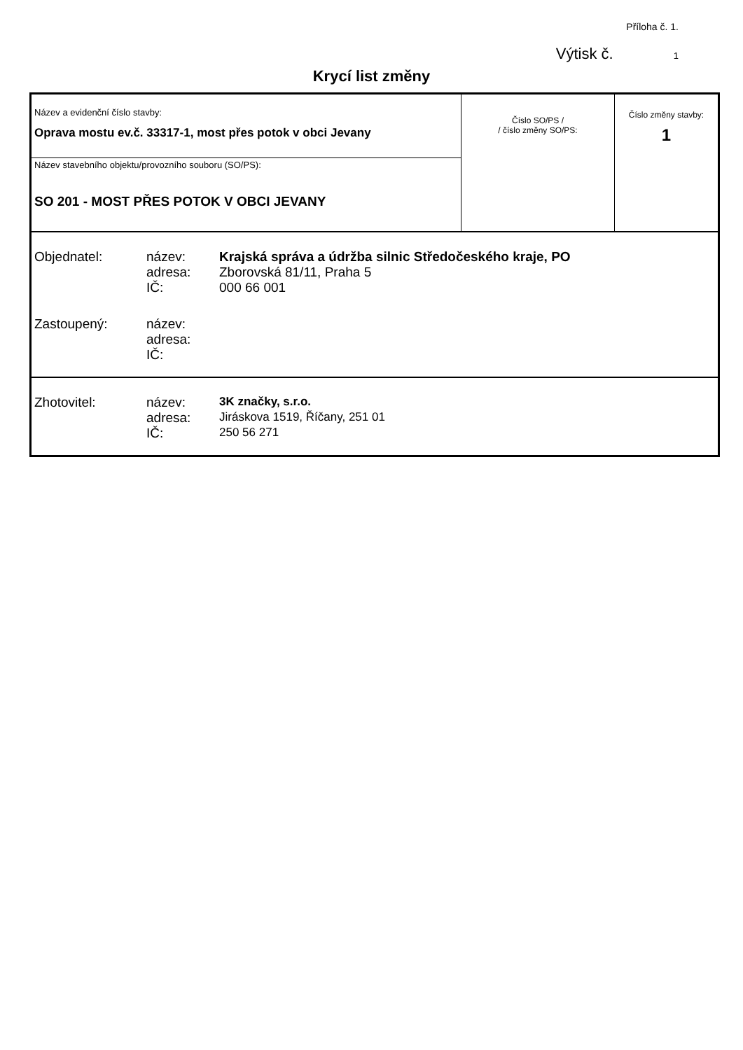Příloha č. 1.
Výtisk č. 1
Krycí list změny
| Název a evidenční číslo stavby: Oprava mostu ev.č. 33317-1, most přes potok v obci Jevany | Číslo SO/PS / / číslo změny SO/PS: | Číslo změny stavby: 1 |
| Název stavebního objektu/provozního souboru (SO/PS): SO 201 - MOST PŘES POTOK V OBCI JEVANY | | |
| / Objednatel: / název: / Krajská správa a údržba silnic Středočeského kraje, PO / / / adresa: / Zborovská 81/11, Praha 5 / / / IČ: / 000 66 001 / / Zastoupený: / název: / / / / adresa: / / / / IČ: / / | | |
| / Zhotovitel: / název: / 3K značky, s.r.o. / / / adresa: / Jiráskova 1519, Říčany, 251 01 / / / IČ: / 250 56 271 / | | |